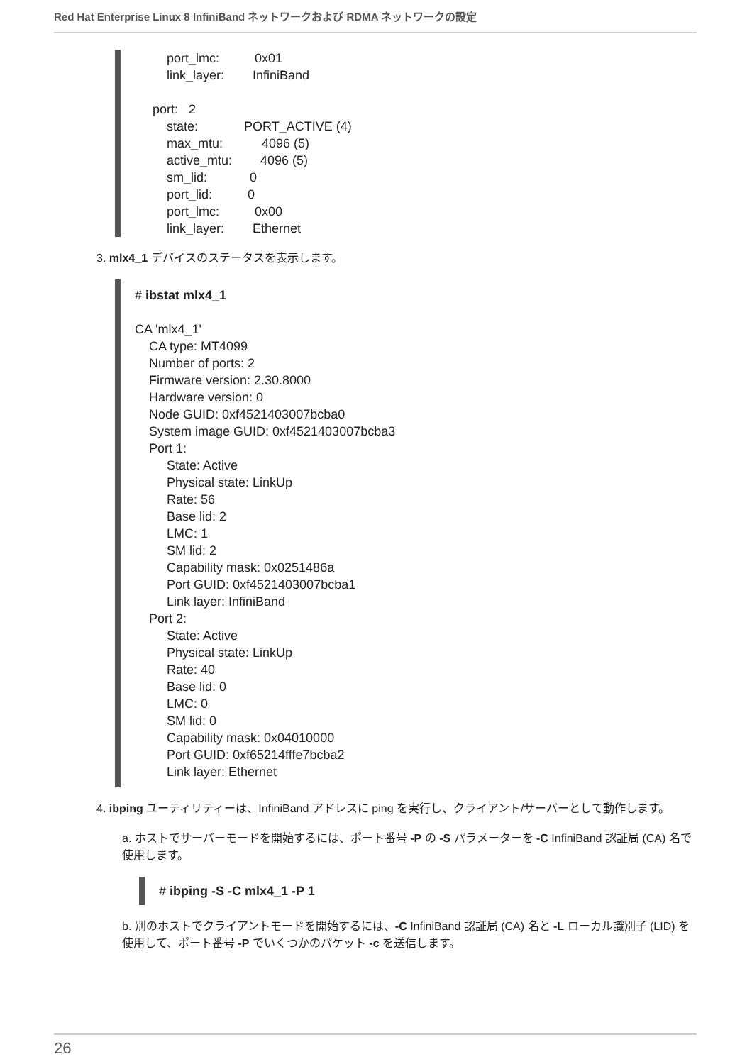Red Hat Enterprise Linux 8 InfiniBand ネットワークおよび RDMA ネットワークの設定
port_lmc: 0x01 link_layer: InfiniBand port: 2 state: PORT_ACTIVE (4) max_mtu: 4096 (5) active_mtu: 4096 (5) sm_lid: 0 port_lid: 0 port_lmc: 0x00 link_layer: Ethernet
3. mlx4_1 デバイスのステータスを表示します。
# ibstat mlx4_1 CA 'mlx4_1' CA type: MT4099 Number of ports: 2 Firmware version: 2.30.8000 Hardware version: 0 Node GUID: 0xf4521403007bcba0 System image GUID: 0xf4521403007bcba3 Port 1: State: Active Physical state: LinkUp Rate: 56 Base lid: 2 LMC: 1 SM lid: 2 Capability mask: 0x0251486a Port GUID: 0xf4521403007bcba1 Link layer: InfiniBand Port 2: State: Active Physical state: LinkUp Rate: 40 Base lid: 0 LMC: 0 SM lid: 0 Capability mask: 0x04010000 Port GUID: 0xf65214fffe7bcba2 Link layer: Ethernet
4. ibping ユーティリティーは、InfiniBand アドレスに ping を実行し、クライアント/サーバーとして動作します。
a. ホストでサーバーモードを開始するには、ポート番号 -P の -S パラメーターを -C InfiniBand 認証局 (CA) 名で使用します。
# ibping -S -C mlx4_1 -P 1
b. 別のホストでクライアントモードを開始するには、-C InfiniBand 認証局 (CA) 名と -L ローカル識別子 (LID) を使用して、ポート番号 -P でいくつかのパケット -c を送信します。
26